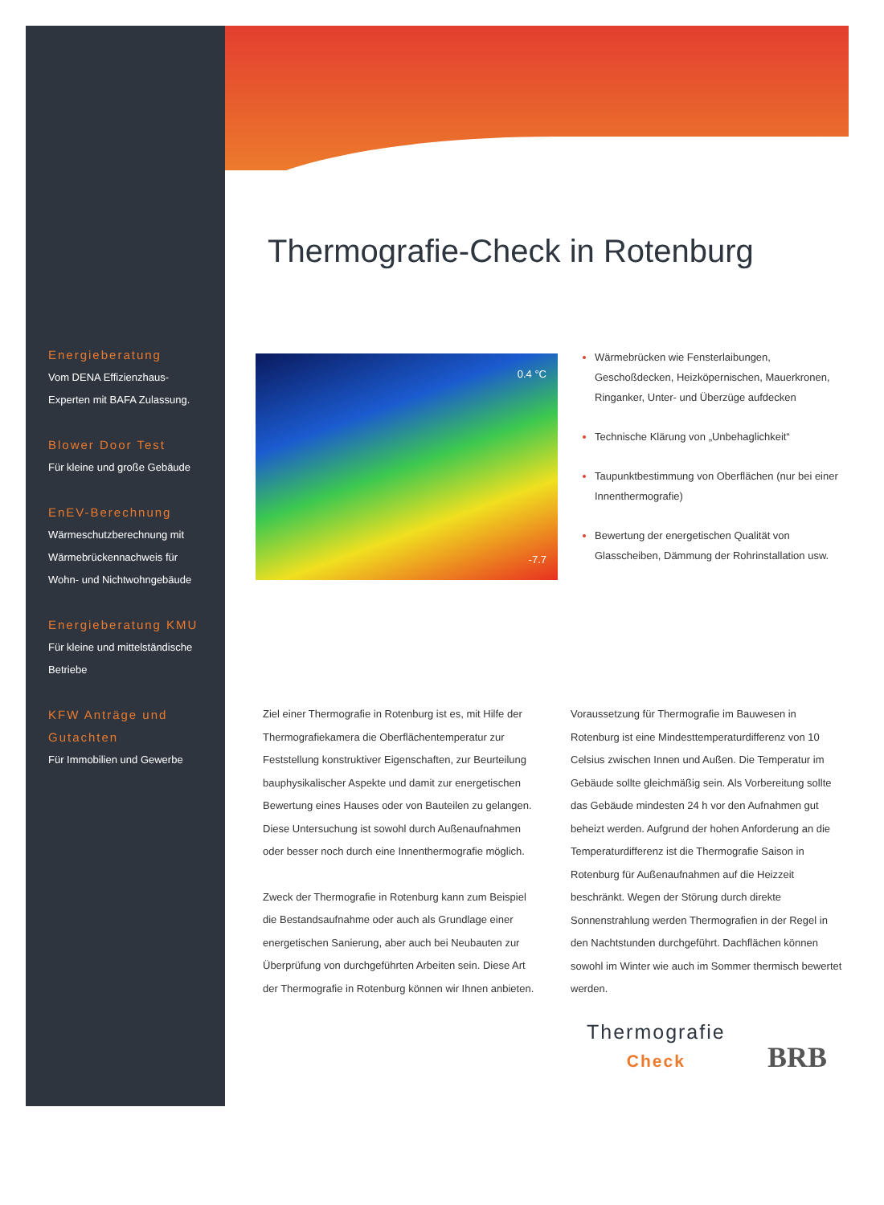Thermografie-Check in Rotenburg
Energieberatung
Vom DENA Effizienzhaus-
Experten mit BAFA Zulassung.
Blower Door Test
Für kleine und große Gebäude
EnEV-Berechnung
Wärmeschutzberechnung mit
Wärmebrückennachweis für
Wohn- und Nichtwohngebäude
Energieberatung KMU
Für kleine und mittelständische
Betriebe
KFW Anträge und
Gutachten
Für Immobilien und Gewerbe
0.4 °C
-7.7
Wärmebrücken wie Fensterlaibungen, Geschoßdecken, Heizköpernischen, Mauerkronen, Ringanker, Unter- und Überzüge aufdecken
Technische Klärung von „Unbehaglichkeit“
Taupunktbestimmung von Oberflächen (nur bei einer Innenthermografie)
Bewertung der energetischen Qualität von Glasscheiben, Dämmung der Rohrinstallation usw.
Ziel einer Thermografie in Rotenburg ist es, mit Hilfe der Thermografiekamera die Oberflächentemperatur zur Feststellung konstruktiver Eigenschaften, zur Beurteilung bauphysikalischer Aspekte und damit zur energetischen Bewertung eines Hauses oder von Bauteilen zu gelangen. Diese Untersuchung ist sowohl durch Außenaufnahmen oder besser noch durch eine Innenthermografie möglich.
Zweck der Thermografie in Rotenburg kann zum Beispiel die Bestandsaufnahme oder auch als Grundlage einer energetischen Sanierung, aber auch bei Neubauten zur Überprüfung von durchgeführten Arbeiten sein. Diese Art der Thermografie in Rotenburg können wir Ihnen anbieten.
Voraussetzung für Thermografie im Bauwesen in Rotenburg ist eine Mindesttemperaturdifferenz von 10 Celsius zwischen Innen und Außen. Die Temperatur im Gebäude sollte gleichmäßig sein. Als Vorbereitung sollte das Gebäude mindesten 24 h vor den Aufnahmen gut beheizt werden. Aufgrund der hohen Anforderung an die Temperaturdifferenz ist die Thermografie Saison in Rotenburg für Außenaufnahmen auf die Heizzeit beschränkt. Wegen der Störung durch direkte Sonnenstrahlung werden Thermografien in der Regel in den Nachtstunden durchgeführt. Dachflächen können sowohl im Winter wie auch im Sommer thermisch bewertet werden.
Thermografie
Check
BRB